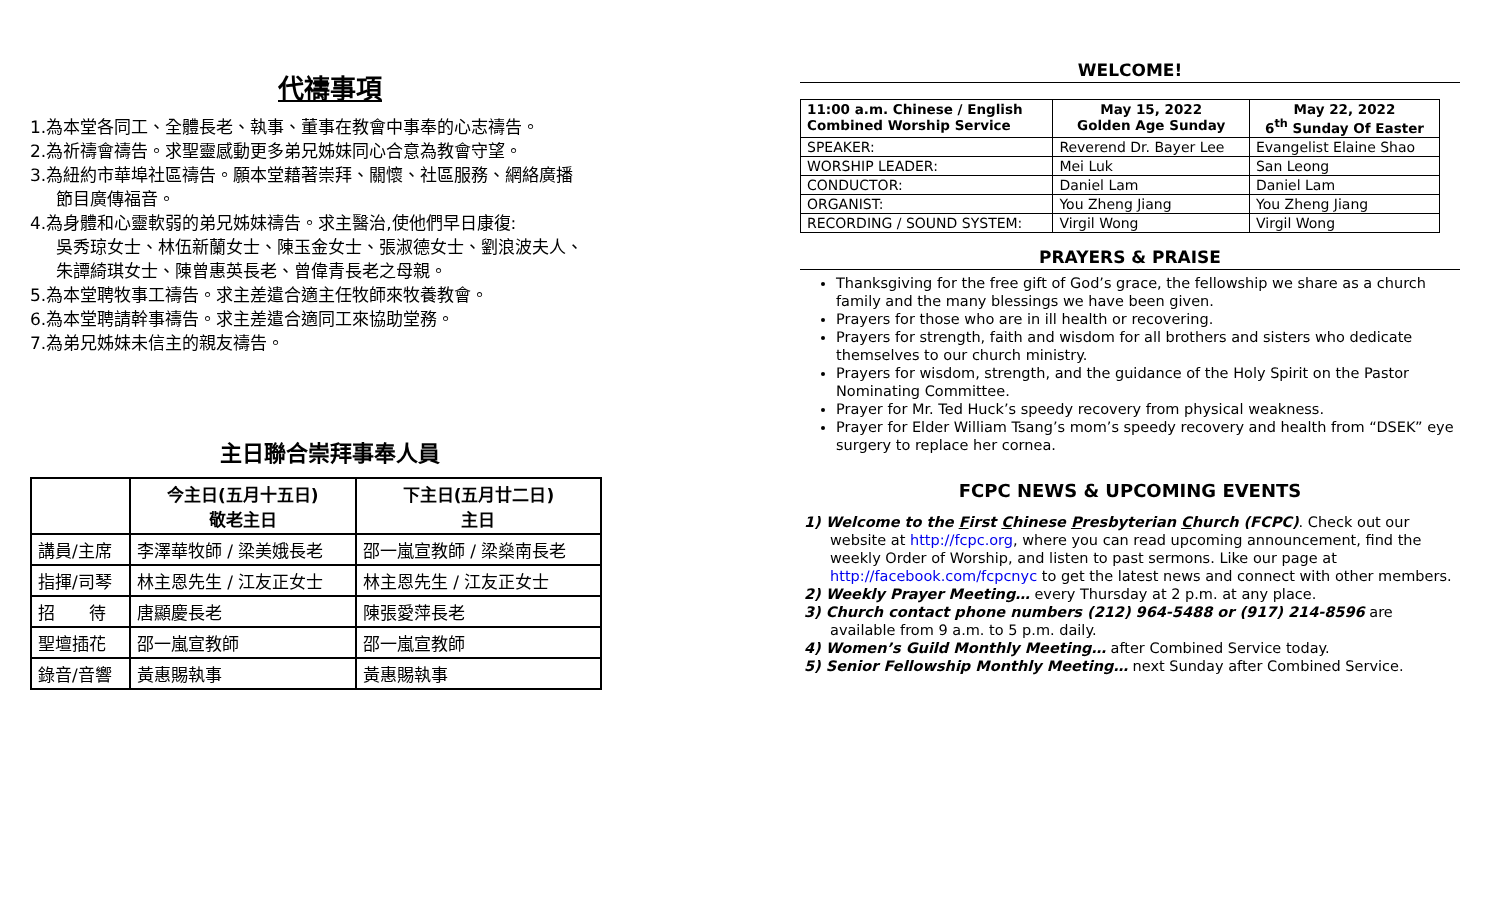代禱事項
1.為本堂各同工、全體長老、執事、董事在教會中事奉的心志禱告。
2.為祈禱會禱告。求聖靈感動更多弟兄姊妹同心合意為教會守望。
3.為紐約市華埠社區禱告。願本堂藉著崇拜、關懷、社區服務、網絡廣播
節目廣傳福音。
4.為身體和心靈軟弱的弟兄姊妹禱告。求主醫治,使他們早日康復:
吳秀琼女士、林伍新蘭女士、陳玉金女士、張淑德女士、劉浪波夫人、
朱譚綺琪女士、陳曾惠英長老、曾偉青長老之母親。
5.為本堂聘牧事工禱告。求主差遣合適主任牧師來牧養教會。
6.為本堂聘請幹事禱告。求主差遣合適同工來協助堂務。
7.為弟兄姊妹未信主的親友禱告。
主日聯合崇拜事奉人員
| | 今主日(五月十五日) 敬老主日 | 下主日(五月廿二日) 主日 |
| --- | --- | --- |
| 講員/主席 | 李澤華牧師 / 梁美娥長老 | 邵一嵐宣教師 / 梁燊南長老 |
| 指揮/司琴 | 林主恩先生 / 江友正女士 | 林主恩先生 / 江友正女士 |
| 招 待 | 唐顯慶長老 | 陳張愛萍長老 |
| 聖壇插花 | 邵一嵐宣教師 | 邵一嵐宣教師 |
| 錄音/音響 | 黃惠賜執事 | 黃惠賜執事 |
WELCOME!
| 11:00 a.m. Chinese / English Combined Worship Service | May 15, 2022 Golden Age Sunday | May 22, 2022 6<sup>th</sup> Sunday Of Easter |
| --- | --- | --- |
| SPEAKER: | Reverend Dr. Bayer Lee | Evangelist Elaine Shao |
| WORSHIP LEADER: | Mei Luk | San Leong |
| CONDUCTOR: | Daniel Lam | Daniel Lam |
| ORGANIST: | You Zheng Jiang | You Zheng Jiang |
| RECORDING / SOUND SYSTEM: | Virgil Wong | Virgil Wong |
PRAYERS & PRAISE
Thanksgiving for the free gift of God’s grace, the fellowship we share as a church family and the many blessings we have been given.
Prayers for those who are in ill health or recovering.
Prayers for strength, faith and wisdom for all brothers and sisters who dedicate themselves to our church ministry.
Prayers for wisdom, strength, and the guidance of the Holy Spirit on the Pastor Nominating Committee.
Prayer for Mr. Ted Huck’s speedy recovery from physical weakness.
Prayer for Elder William Tsang’s mom’s speedy recovery and health from “DSEK” eye surgery to replace her cornea.
FCPC NEWS & UPCOMING EVENTS
1) Welcome to the First Chinese Presbyterian Church (FCPC). Check out our website at http://fcpc.org, where you can read upcoming announcement, find the weekly Order of Worship, and listen to past sermons. Like our page at http://facebook.com/fcpcnyc to get the latest news and connect with other members.
2) Weekly Prayer Meeting… every Thursday at 2 p.m. at any place.
3) Church contact phone numbers (212) 964-5488 or (917) 214-8596 are available from 9 a.m. to 5 p.m. daily.
4) Women’s Guild Monthly Meeting… after Combined Service today.
5) Senior Fellowship Monthly Meeting… next Sunday after Combined Service.